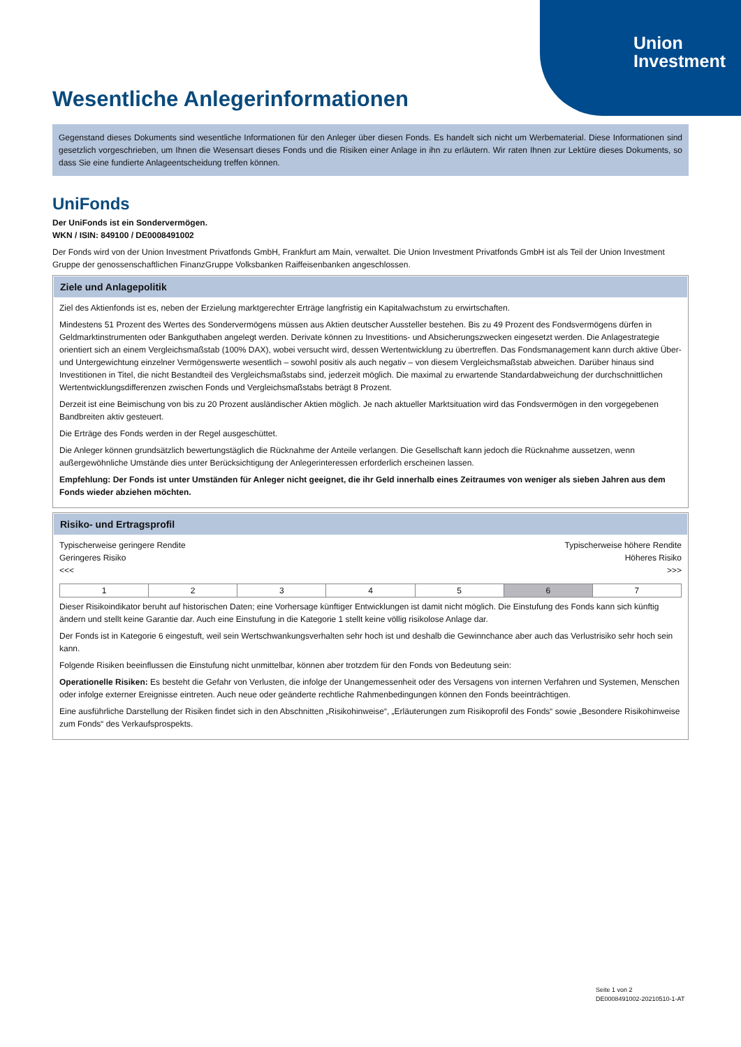Union
Investment
Wesentliche Anlegerinformationen
Gegenstand dieses Dokuments sind wesentliche Informationen für den Anleger über diesen Fonds. Es handelt sich nicht um Werbematerial. Diese Informationen sind gesetzlich vorgeschrieben, um Ihnen die Wesensart dieses Fonds und die Risiken einer Anlage in ihn zu erläutern. Wir raten Ihnen zur Lektüre dieses Dokuments, so dass Sie eine fundierte Anlageentscheidung treffen können.
Uni Fonds
Der UniFonds ist ein Sondervermögen.
WKN / ISIN: 849100 / DE0008491002
Der Fonds wird von der Union Investment Privatfonds GmbH, Frankfurt am Main, verwaltet. Die Union Investment Privatfonds GmbH ist als Teil der Union Investment Gruppe der genossenschaftlichen FinanzGruppe Volksbanken Raiffeisenbanken angeschlossen.
Ziele und Anlagepolitik
Ziel des Aktienfonds ist es, neben der Erzielung marktgerechter Erträge langfristig ein Kapitalwachstum zu erwirtschaften.
Mindestens 51 Prozent des Wertes des Sondervermögens müssen aus Aktien deutscher Aussteller bestehen. Bis zu 49 Prozent des Fondsvermögens dürfen in Geldmarktinstrumenten oder Bankguthaben angelegt werden. Derivate können zu Investitions- und Absicherungszwecken eingesetzt werden. Die Anlagestrategie orientiert sich an einem Vergleichsmaßstab (100% DAX), wobei versucht wird, dessen Wertentwicklung zu übertreffen. Das Fondsmanagement kann durch aktive Über- und Untergewichtung einzelner Vermögenswerte wesentlich – sowohl positiv als auch negativ – von diesem Vergleichsmaßstab abweichen. Darüber hinaus sind Investitionen in Titel, die nicht Bestandteil des Vergleichsmaßstabs sind, jederzeit möglich. Die maximal zu erwartende Standardabweichung der durchschnittlichen Wertentwicklungsdifferenzen zwischen Fonds und Vergleichsmaßstabs beträgt 8 Prozent.
Derzeit ist eine Beimischung von bis zu 20 Prozent ausländischer Aktien möglich. Je nach aktueller Marktsituation wird das Fondsvermögen in den vorgegebenen Bandbreiten aktiv gesteuert.
Die Erträge des Fonds werden in der Regel ausgeschüttet.
Die Anleger können grundsätzlich bewertungstäglich die Rücknahme der Anteile verlangen. Die Gesellschaft kann jedoch die Rücknahme aussetzen, wenn außergewöhnliche Umstände dies unter Berücksichtigung der Anlegerinteressen erforderlich erscheinen lassen.
Empfehlung: Der Fonds ist unter Umständen für Anleger nicht geeignet, die ihr Geld innerhalb eines Zeitraumes von weniger als sieben Jahren aus dem Fonds wieder abziehen möchten.
Risiko- und Ertragsprofil
Typischerweise geringere Rendite
Geringeres Risiko
<<<
Typischerweise höhere Rendite
Höheres Risiko
>>>
| 1 | 2 | 3 | 4 | 5 | 6 | 7 |
Dieser Risikoindikator beruht auf historischen Daten; eine Vorhersage künftiger Entwicklungen ist damit nicht möglich. Die Einstufung des Fonds kann sich künftig ändern und stellt keine Garantie dar. Auch eine Einstufung in die Kategorie 1 stellt keine völlig risikolose Anlage dar.
Der Fonds ist in Kategorie 6 eingestuft, weil sein Wertschwankungsverhalten sehr hoch ist und deshalb die Gewinnchance aber auch das Verlustrisiko sehr hoch sein kann.
Folgende Risiken beeinflussen die Einstufung nicht unmittelbar, können aber trotzdem für den Fonds von Bedeutung sein:
Operationelle Risiken: Es besteht die Gefahr von Verlusten, die infolge der Unangemessenheit oder des Versagens von internen Verfahren und Systemen, Menschen oder infolge externer Ereignisse eintreten. Auch neue oder geänderte rechtliche Rahmenbedingungen können den Fonds beeinträchtigen.
Eine ausführliche Darstellung der Risiken findet sich in den Abschnitten „Risikohinweise“, „Erläuterungen zum Risikoprofil des Fonds“ sowie „Besondere Risikohinweise zum Fonds“ des Verkaufsprospekts.
Seite 1 von 2
DE0008491002-20210510-1-AT